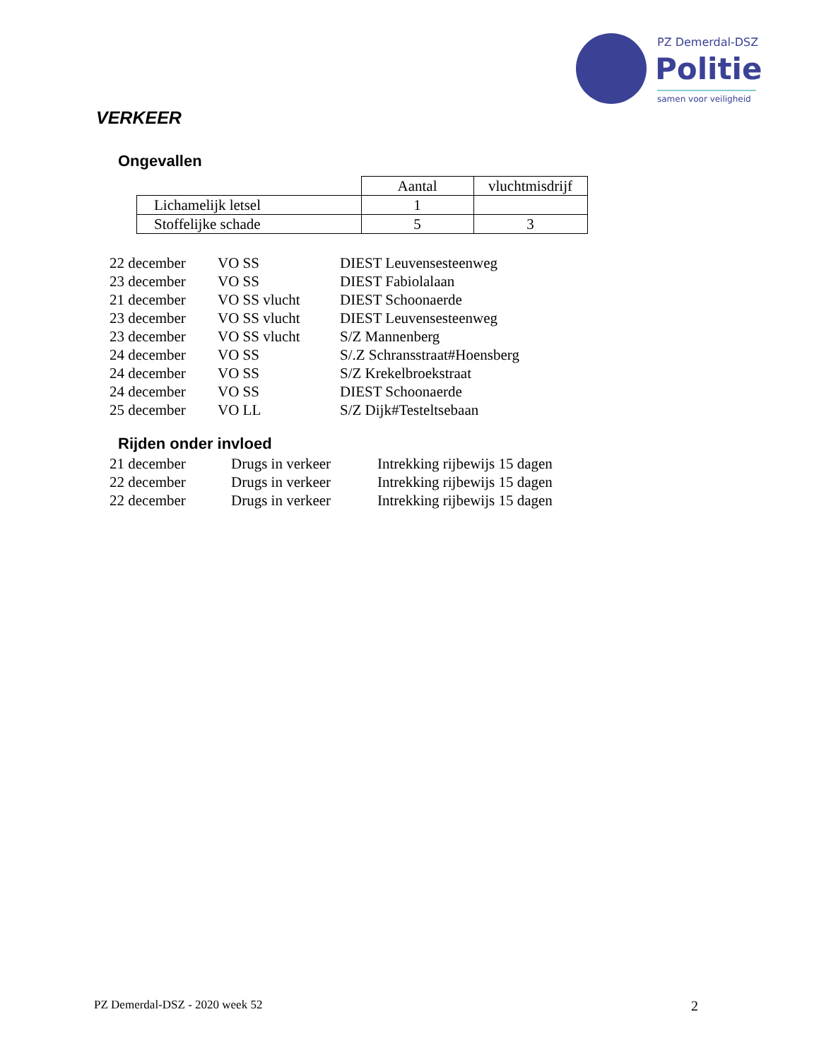PZ Demerdal-DSZ
Politie
samen voor veiligheid
VERKEER
Ongevallen
| | Aantal | vluchtmisdrijf |
| Lichamelijk letsel | 1 | |
| Stoffelijke schade | 5 | 3 |
| 22 december | VO SS | DIEST Leuvensesteenweg |
| 23 december | VO SS | DIEST Fabiolalaan |
| 21 december | VO SS vlucht | DIEST Schoonaerde |
| 23 december | VO SS vlucht | DIEST Leuvensesteenweg |
| 23 december | VO SS vlucht | S/Z Mannenberg |
| 24 december | VO SS | S/.Z Schransstraat#Hoensberg |
| 24 december | VO SS | S/Z Krekelbroekstraat |
| 24 december | VO SS | DIEST Schoonaerde |
| 25 december | VO LL | S/Z Dijk#Testeltsebaan |
Rijden onder invloed
| 21 december | Drugs in verkeer | Intrekking rijbewijs 15 dagen |
| 22 december | Drugs in verkeer | Intrekking rijbewijs 15 dagen |
| 22 december | Drugs in verkeer | Intrekking rijbewijs 15 dagen |
PZ Demerdal-DSZ - 2020 week 52 2